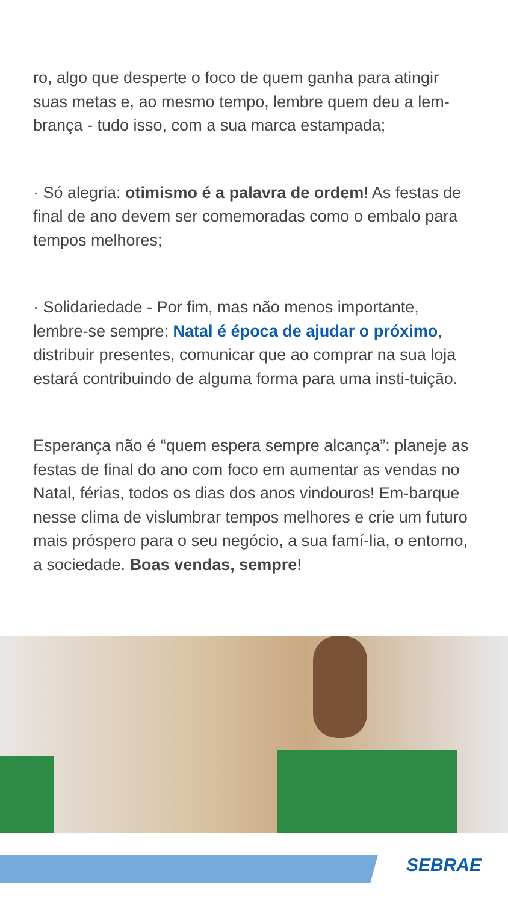ro, algo que desperte o foco de quem ganha para atingir suas metas e, ao mesmo tempo, lembre quem deu a lem-brança - tudo isso, com a sua marca estampada;
· Só alegria: otimismo é a palavra de ordem! As festas de final de ano devem ser comemoradas como o embalo para tempos melhores;
· Solidariedade - Por fim, mas não menos importante, lembre-se sempre: Natal é época de ajudar o próximo, distribuir presentes, comunicar que ao comprar na sua loja estará contribuindo de alguma forma para uma insti-tuição.
Esperança não é “quem espera sempre alcança”: planeje as festas de final do ano com foco em aumentar as vendas no Natal, férias, todos os dias dos anos vindouros! Em-barque nesse clima de vislumbrar tempos melhores e crie um futuro mais próspero para o seu negócio, a sua famí-lia, o entorno, a sociedade. Boas vendas, sempre!
SEBRAE